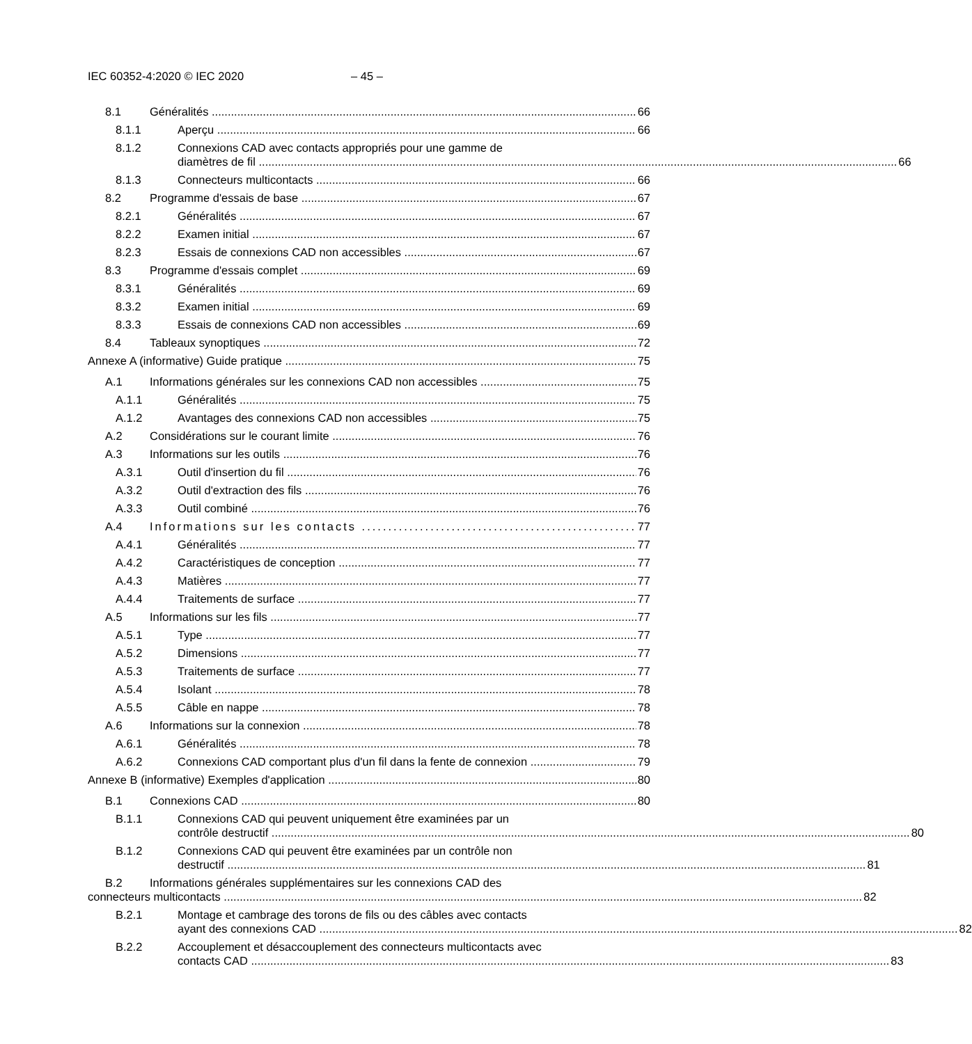IEC 60352-4:2020 © IEC 2020 – 45 –
8.1 Généralités 66
8.1.1 Aperçu 66
8.1.2
Connexions CAD avec contacts appropriés pour une gamme de
diamètres de fil 66
8.1.3 Connecteurs multicontacts 66
8.2 Programme d'essais de base 67
8.2.1 Généralités 67
8.2.2 Examen initial 67
8.2.3 Essais de connexions CAD non accessibles 67
8.3 Programme d'essais complet 69
8.3.1 Généralités 69
8.3.2 Examen initial 69
8.3.3 Essais de connexions CAD non accessibles 69
8.4 Tableaux synoptiques 72
Annexe A (informative) Guide pratique 75
A.1 Informations générales sur les connexions CAD non accessibles 75
A.1.1 Généralités 75
A.1.2 Avantages des connexions CAD non accessibles 75
A.2 Considérations sur le courant limite 76
A.3 Informations sur les outils 76
A.3.1 Outil d'insertion du fil 76
A.3.2 Outil d'extraction des fils 76
A.3.3 Outil combiné 76
A.4 Informations sur les contacts 77
A.4.1 Généralités 77
A.4.2 Caractéristiques de conception 77
A.4.3 Matières 77
A.4.4 Traitements de surface 77
A.5 Informations sur les fils 77
A.5.1 Type 77
A.5.2 Dimensions 77
A.5.3 Traitements de surface 77
A.5.4 Isolant 78
A.5.5 Câble en nappe 78
A.6 Informations sur la connexion 78
A.6.1 Généralités 78
A.6.2 Connexions CAD comportant plus d'un fil dans la fente de connexion 79
Annexe B (informative) Exemples d'application 80
B.1 Connexions CAD 80
B.1.1
Connexions CAD qui peuvent uniquement être examinées par un
contrôle destructif 80
B.1.2
Connexions CAD qui peuvent être examinées par un contrôle non
destructif 81
B.2
Informations générales supplémentaires sur les connexions CAD des
connecteurs multicontacts 82
B.2.1
Montage et cambrage des torons de fils ou des câbles avec contacts
ayant des connexions CAD 82
B.2.2
Accouplement et désaccouplement des connecteurs multicontacts avec
contacts CAD 83